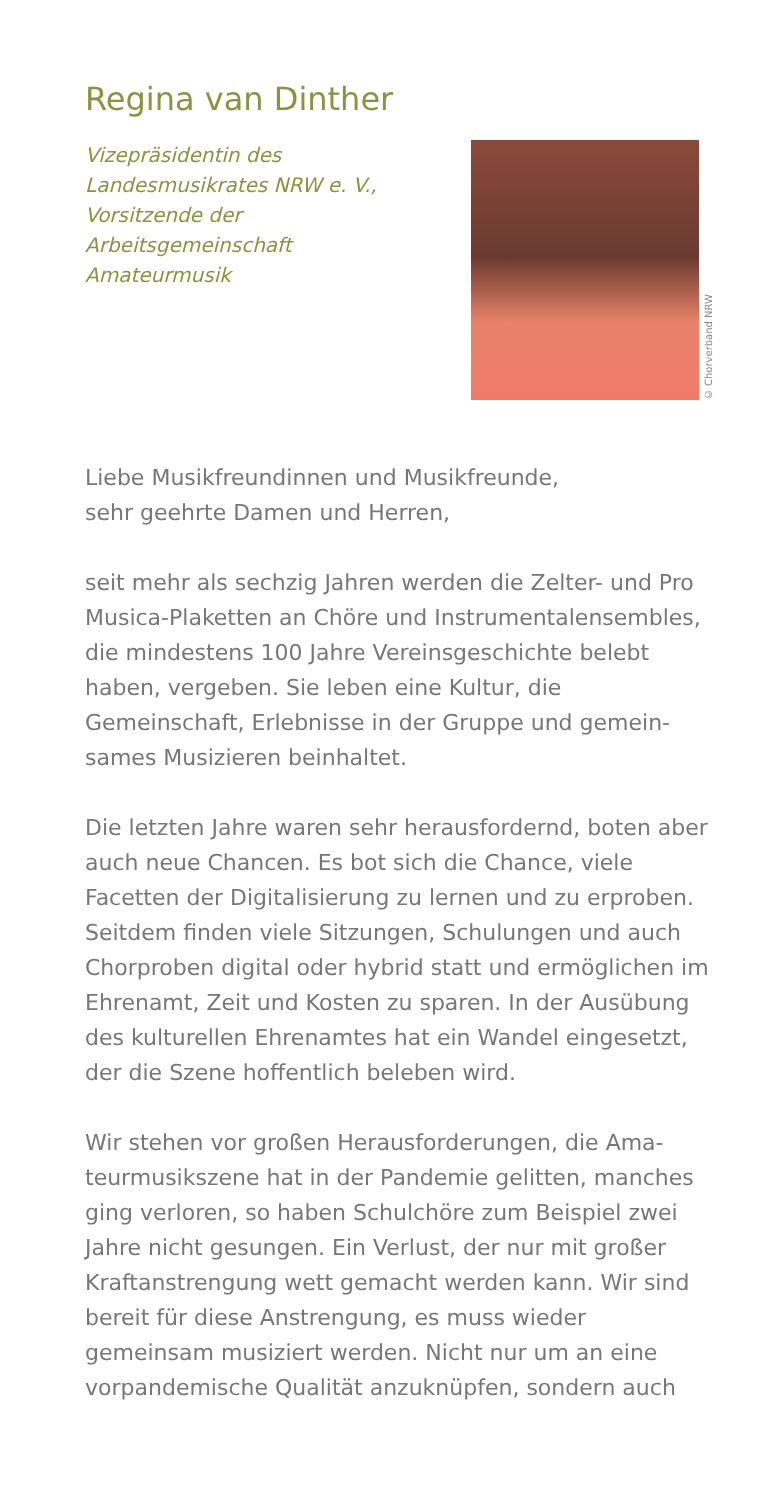Regina van Dinther
Vizepräsidentin des
Landesmusikrates NRW e. V.,
Vorsitzende der
Arbeitsgemeinschaft
Amateurmusik
© Chorverband NRW
Liebe Musikfreundinnen und Musikfreunde,
sehr geehrte Damen und Herren,
seit mehr als sechzig Jahren werden die Zelter- und Pro Musica-Plaketten an Chöre und Instrumentalen­sembles, die mindestens 100 Jahre Vereinsgeschichte belebt haben, vergeben. Sie leben eine Kultur, die Gemeinschaft, Erlebnisse in der Gruppe und gemein­sames Musizieren beinhaltet.
Die letzten Jahre waren sehr herausfordernd, boten aber auch neue Chancen. Es bot sich die Chance, viele Facetten der Digitalisierung zu lernen und zu erpro­ben. Seitdem finden viele Sitzungen, Schulungen und auch Chorproben digital oder hybrid statt und ermög­lichen im Ehrenamt, Zeit und Kosten zu sparen. In der Ausübung des kulturellen Ehrenamtes hat ein Wandel eingesetzt, der die Szene hoffentlich beleben wird.
Wir stehen vor großen Herausforderungen, die Ama­teurmusikszene hat in der Pandemie gelitten, man­ches ging verloren, so haben Schulchöre zum Beispiel zwei Jahre nicht gesungen. Ein Verlust, der nur mit großer Kraftanstrengung wett gemacht werden kann. Wir sind bereit für diese Anstrengung, es muss wieder gemeinsam musiziert werden. Nicht nur um an eine vorpandemische Qualität anzuknüpfen, sondern auch